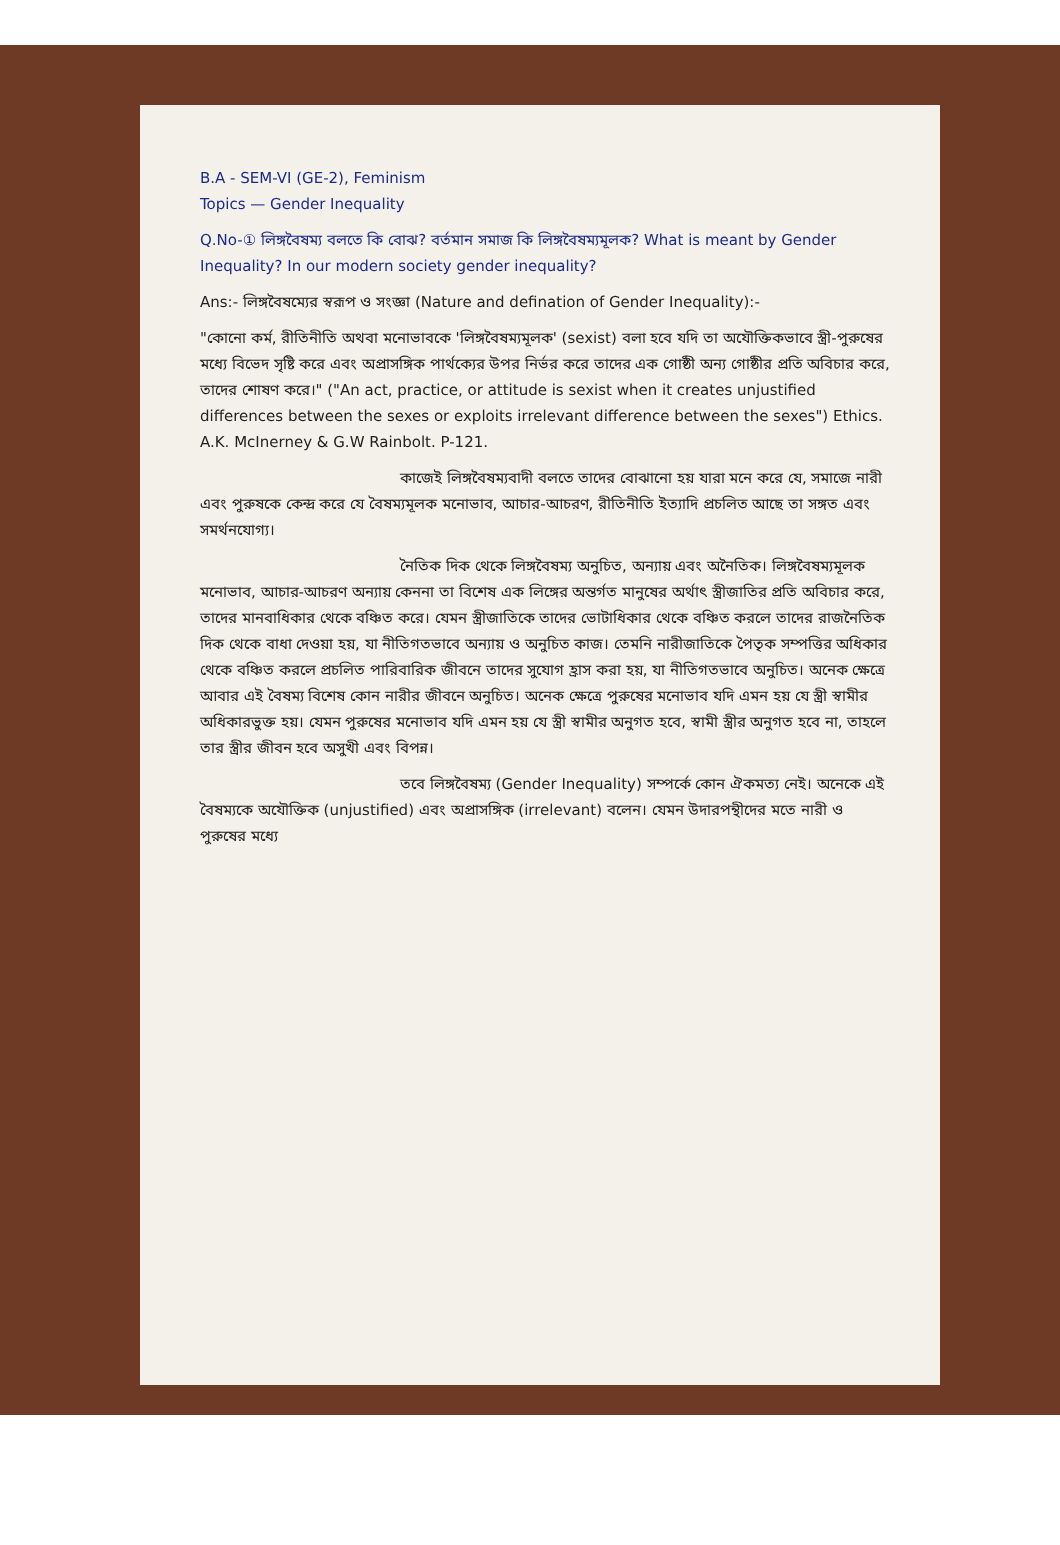B.A - SEM-VI (GE-2), Feminism
Topics — Gender Inequality
Q.No-① লিঙ্গবৈষম্য বলতে কি বোঝ? বর্তমান সমাজ কি লিঙ্গবৈষম্যমূলক? What is meant by Gender Inequality? In our modern society gender inequality?
Ans:- লিঙ্গবৈষম্যের স্বরূপ ও সংজ্ঞা (Nature and defination of Gender Inequality):-
"কোনো কর্ম, রীতিনীতি অথবা মনোভাবকে 'লিঙ্গবৈষম্যমূলক' (sexist) বলা হবে যদি তা অযৌক্তিকভাবে স্ত্রী-পুরুষের মধ্যে বিভেদ সৃষ্টি করে এবং অপ্রাসঙ্গিক পার্থক্যের উপর নির্ভর করে তাদের এক গোষ্ঠী অন্য গোষ্ঠীর প্রতি অবিচার করে, তাদের শোষণ করে।" ("An act, practice, or attitude is sexist when it creates unjustified differences between the sexes or exploits irrelevant difference between the sexes") Ethics. A.K. McInerney & G.W Rainbolt. P-121.
কাজেই লিঙ্গবৈষম্যবাদী বলতে তাদের বোঝানো হয় যারা মনে করে যে, সমাজে নারী এবং পুরুষকে কেন্দ্র করে যে বৈষম্যমূলক মনোভাব, আচার-আচরণ, রীতিনীতি ইত্যাদি প্রচলিত আছে তা সঙ্গত এবং সমর্থনযোগ্য।
নৈতিক দিক থেকে লিঙ্গবৈষম্য অনুচিত, অন্যায় এবং অনৈতিক। লিঙ্গবৈষম্যমূলক মনোভাব, আচার-আচরণ অন্যায় কেননা তা বিশেষ এক লিঙ্গের অন্তর্গত মানুষের অর্থাৎ স্ত্রীজাতির প্রতি অবিচার করে, তাদের মানবাধিকার থেকে বঞ্চিত করে। যেমন স্ত্রীজাতিকে তাদের ভোটাধিকার থেকে বঞ্চিত করলে তাদের রাজনৈতিক দিক থেকে বাধা দেওয়া হয়, যা নীতিগতভাবে অন্যায় ও অনুচিত কাজ। তেমনি নারীজাতিকে পৈতৃক সম্পত্তির অধিকার থেকে বঞ্চিত করলে প্রচলিত পারিবারিক জীবনে তাদের সুযোগ হ্রাস করা হয়, যা নীতিগতভাবে অনুচিত। অনেক ক্ষেত্রে আবার এই বৈষম্য বিশেষ কোন নারীর জীবনে অনুচিত। অনেক ক্ষেত্রে পুরুষের মনোভাব যদি এমন হয় যে স্ত্রী স্বামীর অধিকারভুক্ত হয়। যেমন পুরুষের মনোভাব যদি এমন হয় যে স্ত্রী স্বামীর অনুগত হবে, স্বামী স্ত্রীর অনুগত হবে না, তাহলে তার স্ত্রীর জীবন হবে অসুখী এবং বিপন্ন।
তবে লিঙ্গবৈষম্য (Gender Inequality) সম্পর্কে কোন ঐকমত্য নেই। অনেকে এই বৈষম্যকে অযৌক্তিক (unjustified) এবং অপ্রাসঙ্গিক (irrelevant) বলেন। যেমন উদারপন্থীদের মতে নারী ও পুরুষের মধ্যে